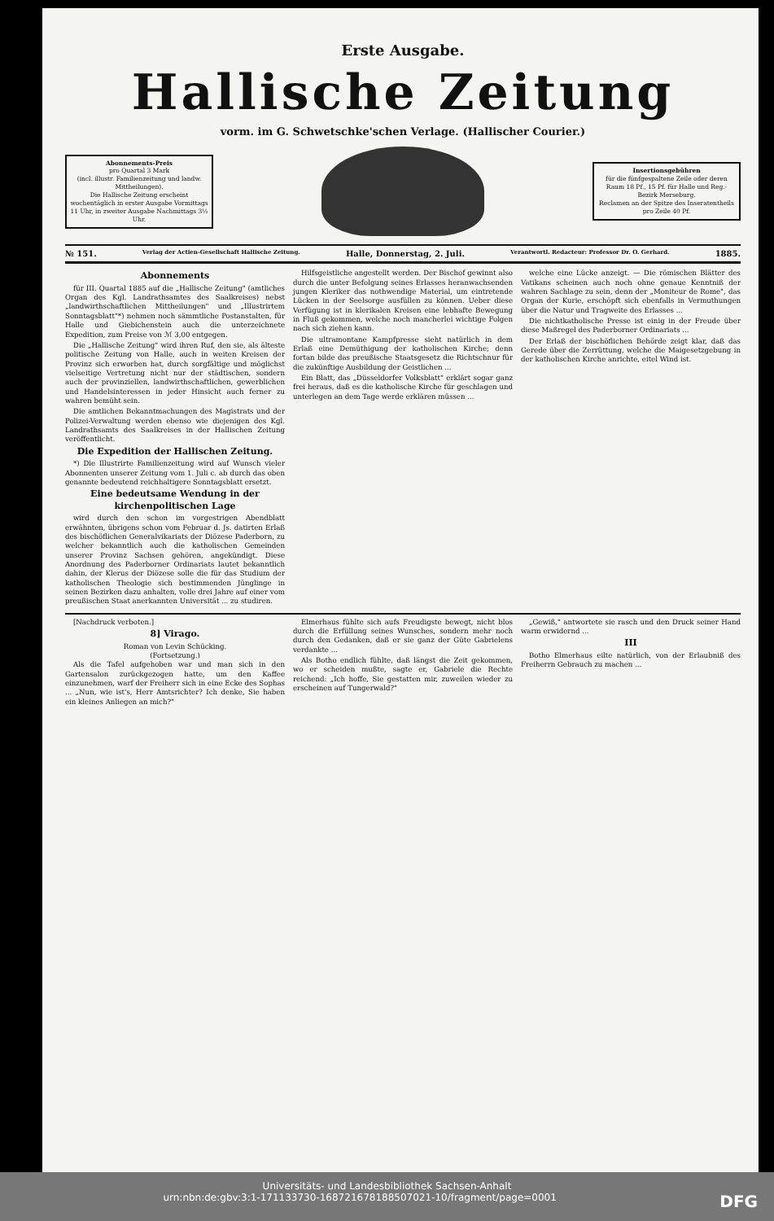Erste Ausgabe.
Hallische Zeitung
vorm. im G. Schwetschke'schen Verlage. (Hallischer Courier.)
Abonnements-Preis
pro Quartal 3 Mark
(incl. illustr. Familienzeitung und landw. Mittheilungen).
Die Hallische Zeitung erscheint wochentäglich in erster Ausgabe Vormittags 11 Uhr, in zweiter Ausgabe Nachmittags 3½ Uhr.
Insertionsgebühren
für die fünfgespaltene Zeile oder deren Raum 18 Pf., 15 Pf. für Halle und Reg.-Bezirk Merseburg.
Reclamen an der Spitze des Inseratentheils pro Zeile 40 Pf.
№ 151. Verlag der Actien-Gesellschaft Hallische Zeitung. Halle, Donnerstag, 2. Juli. Verantwortl. Redacteur: Professor Dr. O. Gerhard. 1885.
Abonnements
für III. Quartal 1885 auf die „Hallische Zeitung" (amtliches Organ des Kgl. Landrathsamtes des Saalkreises) nebst „landwirthschaftlichen Mittheilungen" und „Illustrirtem Sonntagsblatt"*) nehmen noch sämmtliche Postanstalten, für Halle und Giebichenstein auch die unterzeichnete Expedition, zum Preise von ℳ 3,00 entgegen.
Die „Hallische Zeitung" wird ihren Ruf, den sie, als älteste politische Zeitung von Halle, auch in weiten Kreisen der Provinz sich erworben hat, durch sorgfältige und möglichst vielseitige Vertretung nicht nur der städtischen, sondern auch der provinziellen, landwirthschaftlichen, gewerblichen und Handelsinteressen in jeder Hinsicht auch ferner zu wahren bemüht sein.
Die amtlichen Bekanntmachungen des Magistrats und der Polizei-Verwaltung werden ebenso wie diejenigen des Kgl. Landrathsamts des Saalkreises in der Hallischen Zeitung veröffentlicht.
Die Expedition der Hallischen Zeitung.
*) Die Illustrirte Familienzeitung wird auf Wunsch vieler Abonnenten unserer Zeitung vom 1. Juli c. ab durch das oben genannte bedeutend reichhaltigere Sonntagsblatt ersetzt.
Eine bedeutsame Wendung in der kirchenpolitischen Lage
wird durch den schon im vorgestrigen Abendblatt erwähnten, übrigens schon vom Februar d. Js. datirten Erlaß des bischöflichen Generalvikariats der Diözese Paderborn, zu welcher bekanntlich auch die katholischen Gemeinden unserer Provinz Sachsen gehören, angekündigt. Diese Anordnung des Paderborner Ordinariats lautet bekanntlich dahin, der Klerus der Diözese solle die für das Studium der katholischen Theologie sich bestimmenden Jünglinge in seinen Bezirken dazu anhalten, volle drei Jahre auf einer vom preußischen Staat anerkannten Universität ... zu studiren.
Hilfsgeistliche angestellt werden. Der Bischof gewinnt also durch die unter Befolgung seines Erlasses heranwachsenden jungen Kleriker das nothwendige Material, um eintretende Lücken in der Seelsorge ausfüllen zu können. Ueber diese Verfügung ist in klerikalen Kreisen eine lebhafte Bewegung in Fluß gekommen, welche noch mancherlei wichtige Folgen nach sich ziehen kann.
Die ultramontane Kampfpresse sieht natürlich in dem Erlaß eine Demüthigung der katholischen Kirche; denn fortan bilde das preußische Staatsgesetz die Richtschnur für die zukünftige Ausbildung der Geistlichen ...
Ein Blatt, das „Düsseldorfer Volksblatt" erklärt sogar ganz frei heraus, daß es die katholische Kirche für geschlagen und unterlegen an dem Tage werde erklären müssen ...
welche eine Lücke anzeigt. — Die römischen Blätter des Vatikans scheinen auch noch ohne genaue Kenntniß der wahren Sachlage zu sein, denn der „Moniteur de Rome", das Organ der Kurie, erschöpft sich ebenfalls in Vermuthungen über die Natur und Tragweite des Erlasses ...
Die nichtkatholische Presse ist einig in der Freude über diese Maßregel des Paderborner Ordinariats ...
Der Erlaß der bischöflichen Behörde zeigt klar, daß das Gerede über die Zerrüttung, welche die Maigesetzgebung in der katholischen Kirche anrichte, eitel Wind ist.
[Nachdruck verboten.]
8] Virago.
Roman von Levin Schücking.
(Fortsetzung.)
Als die Tafel aufgehoben war und man sich in den Gartensalon zurückgezogen hatte, um den Kaffee einzunehmen, warf der Freiherr sich in eine Ecke des Sophas ... „Nun, wie ist's, Herr Amtsrichter? Ich denke, Sie haben ein kleines Anliegen an mich?"
Elmerhaus fühlte sich aufs Freudigste bewegt, nicht blos durch die Erfüllung seines Wunsches, sondern mehr noch durch den Gedanken, daß er sie ganz der Güte Gabrielens verdankte ...
Als Botho endlich fühlte, daß längst die Zeit gekommen, wo er scheiden mußte, sagte er, Gabriele die Rechte reichend: „Ich hoffe, Sie gestatten mir, zuweilen wieder zu erscheinen auf Tungerwald?"
„Gewiß," antwortete sie rasch und den Druck seiner Hand warm erwidernd ...
III
Botho Elmerhaus eilte natürlich, von der Erlaubniß des Freiherrn Gebrauch zu machen ...
Universitäts- und Landesbibliothek Sachsen-Anhalt
urn:nbn:de:gbv:3:1-171133730-16872167818850702​1-10/fragment/page=0001 DFG